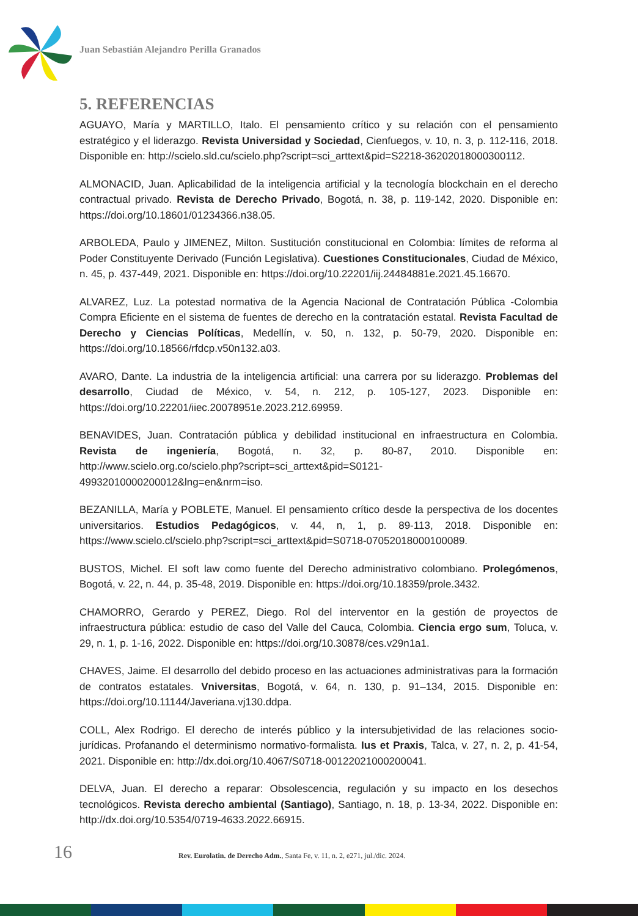Juan Sebastián Alejandro Perilla Granados
5. REFERENCIAS
AGUAYO, María y MARTILLO, Italo. El pensamiento crítico y su relación con el pensamiento estratégico y el liderazgo. Revista Universidad y Sociedad, Cienfuegos, v. 10, n. 3, p. 112-116, 2018. Disponible en: http://scielo.sld.cu/scielo.php?script=sci_arttext&pid=S2218-36202018000300112.
ALMONACID, Juan. Aplicabilidad de la inteligencia artificial y la tecnología blockchain en el derecho contractual privado. Revista de Derecho Privado, Bogotá, n. 38, p. 119-142, 2020. Disponible en: https://doi.org/10.18601/01234366.n38.05.
ARBOLEDA, Paulo y JIMENEZ, Milton. Sustitución constitucional en Colombia: límites de reforma al Poder Constituyente Derivado (Función Legislativa). Cuestiones Constitucionales, Ciudad de México, n. 45, p. 437-449, 2021. Disponible en: https://doi.org/10.22201/iij.24484881e.2021.45.16670.
ALVAREZ, Luz. La potestad normativa de la Agencia Nacional de Contratación Pública -Colombia Compra Eficiente en el sistema de fuentes de derecho en la contratación estatal. Revista Facultad de Derecho y Ciencias Políticas, Medellín, v. 50, n. 132, p. 50-79, 2020. Disponible en: https://doi.org/10.18566/rfdcp.v50n132.a03.
AVARO, Dante. La industria de la inteligencia artificial: una carrera por su liderazgo. Problemas del desarrollo, Ciudad de México, v. 54, n. 212, p. 105-127, 2023. Disponible en: https://doi.org/10.22201/iiec.20078951e.2023.212.69959.
BENAVIDES, Juan. Contratación pública y debilidad institucional en infraestructura en Colombia. Revista de ingeniería, Bogotá, n. 32, p. 80-87, 2010. Disponible en: http://www.scielo.org.co/scielo.php?script=sci_arttext&pid=S0121-49932010000200012&lng=en&nrm=iso.
BEZANILLA, María y POBLETE, Manuel. El pensamiento crítico desde la perspectiva de los docentes universitarios. Estudios Pedagógicos, v. 44, n, 1, p. 89-113, 2018. Disponible en: https://www.scielo.cl/scielo.php?script=sci_arttext&pid=S0718-07052018000100089.
BUSTOS, Michel. El soft law como fuente del Derecho administrativo colombiano. Prolegómenos, Bogotá, v. 22, n. 44, p. 35-48, 2019. Disponible en: https://doi.org/10.18359/prole.3432.
CHAMORRO, Gerardo y PEREZ, Diego. Rol del interventor en la gestión de proyectos de infraestructura pública: estudio de caso del Valle del Cauca, Colombia. Ciencia ergo sum, Toluca, v. 29, n. 1, p. 1-16, 2022. Disponible en: https://doi.org/10.30878/ces.v29n1a1.
CHAVES, Jaime. El desarrollo del debido proceso en las actuaciones administrativas para la formación de contratos estatales. Vniversitas, Bogotá, v. 64, n. 130, p. 91–134, 2015. Disponible en: https://doi.org/10.11144/Javeriana.vj130.ddpa.
COLL, Alex Rodrigo. El derecho de interés público y la intersubjetividad de las relaciones socio-jurídicas. Profanando el determinismo normativo-formalista. Ius et Praxis, Talca, v. 27, n. 2, p. 41-54, 2021. Disponible en: http://dx.doi.org/10.4067/S0718-00122021000200041.
DELVA, Juan. El derecho a reparar: Obsolescencia, regulación y su impacto en los desechos tecnológicos. Revista derecho ambiental (Santiago), Santiago, n. 18, p. 13-34, 2022. Disponible en: http://dx.doi.org/10.5354/0719-4633.2022.66915.
16 Rev. Eurolatin. de Derecho Adm., Santa Fe, v. 11, n. 2, e271, jul./dic. 2024.